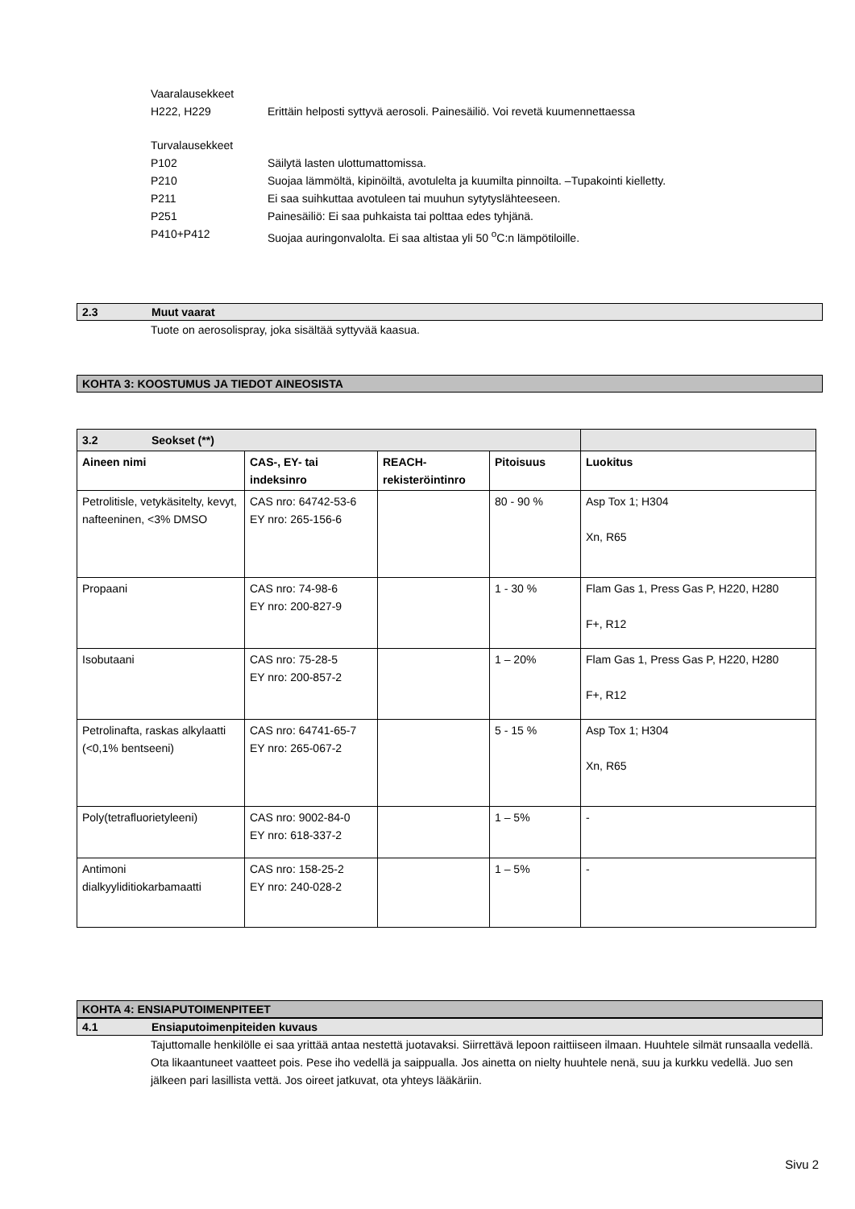Vaaralausekkeet
H222, H229 Erittäin helposti syttyvä aerosoli. Painesäiliö. Voi revetä kuumennettaessa
Turvalausekkeet
P102 Säilytä lasten ulottumattomissa.
P210 Suojaa lämmöltä, kipinöiltä, avotulelta ja kuumilta pinnoilta. –Tupakointi kielletty.
P211 Ei saa suihkuttaa avotuleen tai muuhun sytytyslähteeseen.
P251 Painesäiliö: Ei saa puhkaista tai polttaa edes tyhjänä.
P410+P412 Suojaa auringonvalolta. Ei saa altistaa yli 50 <sup>o</sup>C:n lämpötiloille.
2.3 Muut vaarat
Tuote on aerosolispray, joka sisältää syttyvää kaasua.
KOHTA 3: KOOSTUMUS JA TIEDOT AINEOSISTA
| 3.2 Seokset (**) | | | | |
| Aineen nimi | CAS-, EY- tai indeksinro | REACH-rekisteröintinro | Pitoisuus | Luokitus |
| Petrolitisle, vetykäsitelty, kevyt, nafteeninen, <3% DMSO | CAS nro: 64742-53-6 EY nro: 265-156-6 | | 80 - 90 % | Asp Tox 1; H304 Xn, R65 |
| Propaani | CAS nro: 74-98-6 EY nro: 200-827-9 | | 1 - 30 % | Flam Gas 1, Press Gas P, H220, H280 F+, R12 |
| Isobutaani | CAS nro: 75-28-5 EY nro: 200-857-2 | | 1 – 20% | Flam Gas 1, Press Gas P, H220, H280 F+, R12 |
| Petrolinafta, raskas alkylaatti (<0,1% bentseeni) | CAS nro: 64741-65-7 EY nro: 265-067-2 | | 5 - 15 % | Asp Tox 1; H304 Xn, R65 |
| Poly(tetrafluorietyleeni) | CAS nro: 9002-84-0 EY nro: 618-337-2 | | 1 – 5% | - |
| Antimoni dialkyyliditiokarbamaatti | CAS nro: 158-25-2 EY nro: 240-028-2 | | 1 – 5% | - |
KOHTA 4: ENSIAPUTOIMENPITEET
4.1 Ensiaputoimenpiteiden kuvaus
Tajuttomalle henkilölle ei saa yrittää antaa nestettä juotavaksi. Siirrettävä lepoon raittiiseen ilmaan. Huuhtele silmät runsaalla vedellä. Ota likaantuneet vaatteet pois. Pese iho vedellä ja saippualla. Jos ainetta on nielty huuhtele nenä, suu ja kurkku vedellä. Juo sen jälkeen pari lasillista vettä. Jos oireet jatkuvat, ota yhteys lääkäriin.
Sivu 2